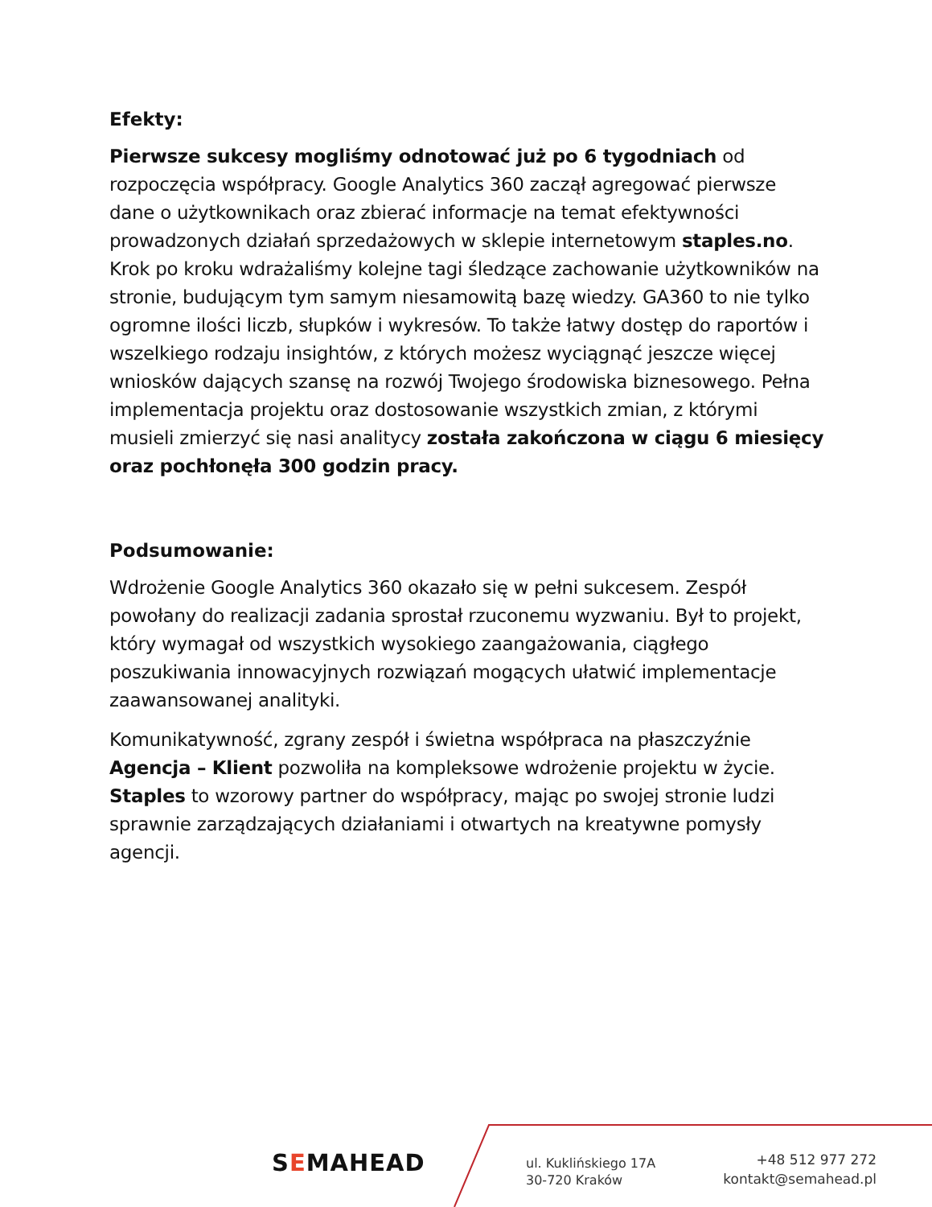Efekty:
Pierwsze sukcesy mogliśmy odnotować już po 6 tygodniach od rozpoczęcia współpracy. Google Analytics 360 zaczął agregować pierwsze dane o użytkownikach oraz zbierać informacje na temat efektywności prowadzonych działań sprzedażowych w sklepie internetowym staples.no. Krok po kroku wdrażaliśmy kolejne tagi śledzące zachowanie użytkowników na stronie, budującym tym samym niesamowitą bazę wiedzy. GA360 to nie tylko ogromne ilości liczb, słupków i wykresów. To także łatwy dostęp do raportów i wszelkiego rodzaju insightów, z których możesz wyciągnąć jeszcze więcej wniosków dających szansę na rozwój Twojego środowiska biznesowego. Pełna implementacja projektu oraz dostosowanie wszystkich zmian, z którymi musieli zmierzyć się nasi analitycy została zakończona w ciągu 6 miesięcy oraz pochłonęła 300 godzin pracy.
Podsumowanie:
Wdrożenie Google Analytics 360 okazało się w pełni sukcesem. Zespół powołany do realizacji zadania sprostał rzuconemu wyzwaniu. Był to projekt, który wymagał od wszystkich wysokiego zaangażowania, ciągłego poszukiwania innowacyjnych rozwiązań mogących ułatwić implementacje zaawansowanej analityki.
Komunikatywność, zgrany zespół i świetna współpraca na płaszczyźnie Agencja – Klient pozwoliła na kompleksowe wdrożenie projektu w życie. Staples to wzorowy partner do współpracy, mając po swojej stronie ludzi sprawnie zarządzających działaniami i otwartych na kreatywne pomysły agencji.
SEMAHEAD
ul. Kuklińskiego 17A
30-720 Kraków
+48 512 977 272
kontakt@semahead.pl